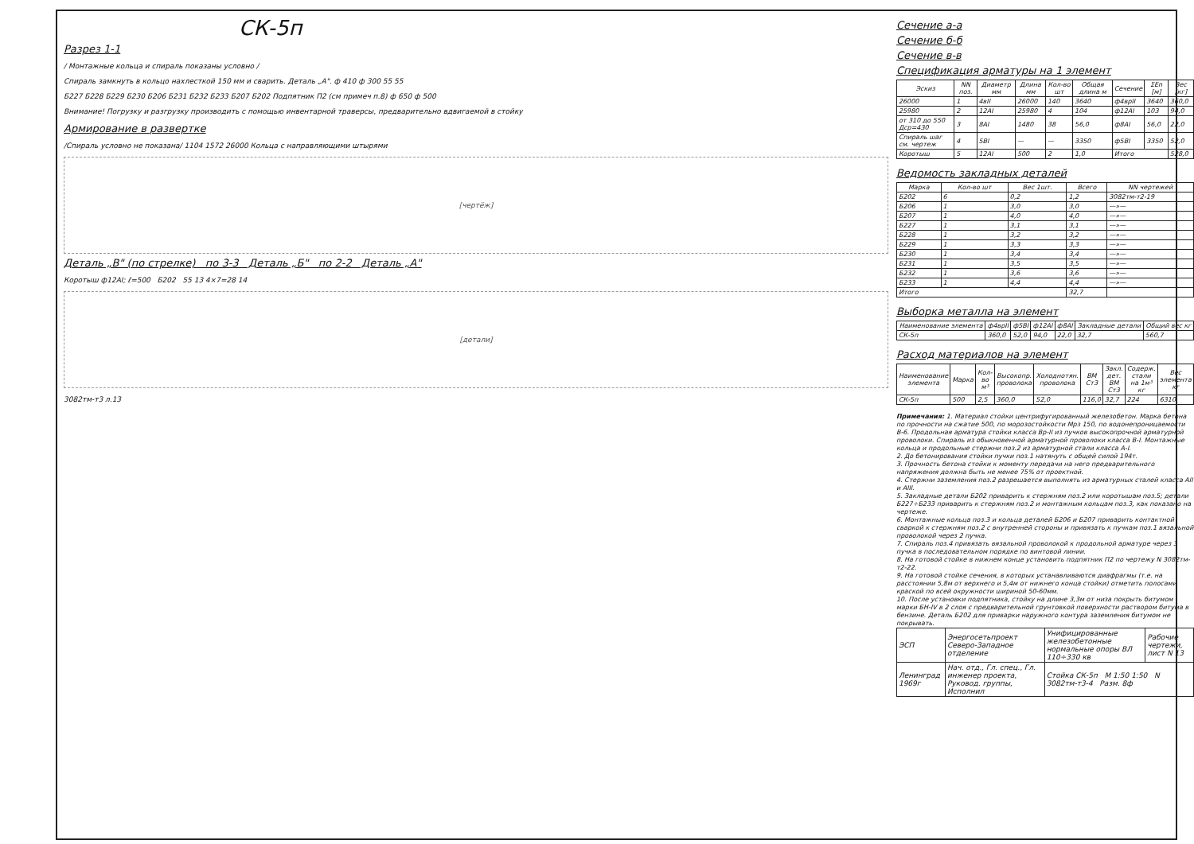СК-5п
Разрез 1-1
/ Монтажные кольца и спираль показаны условно /
Спираль замкнуть в кольцо нахлесткой 150 мм и сварить. Деталь „А". ф 410 ф 300 55 55
Б227 Б228 Б229 Б230 Б206 Б231 Б232 Б233 Б207 Б202 Подпятник П2 (см примеч п.8) ф 650 ф 500
Внимание! Погрузку и разгрузку производить с помощью инвентарной траверсы, предварительно вдвигаемой в стойку
Армирование в развертке
/Спираль условно не показана/ 1104 1572 26000 Кольца с направляющими штырями
[чертёж]
Деталь „В" (по стрелке) по 3-3 Деталь „Б" по 2-2 Деталь „А"
Коротыш ф12АI; ℓ=500 Б202 55 13 4×7=28 14
[детали]
3082тм-т3 л.13
Сечение а-а
Сечение б-б
Сечение в-в
Спецификация арматуры на 1 элемент
| Эскиз | NN поз. | Диаметр мм | Длина мм | Кол-во шт | Общая длина м | Сечение | ΣEn [м] | Вес [кг] |
| --- | --- | --- | --- | --- | --- | --- | --- | --- |
| 26000 | 1 | 4вII | 26000 | 140 | 3640 | ф4вpII | 3640 | 360,0 |
| 25980 | 2 | 12AI | 25980 | 4 | 104 | ф12AI | 103 | 94,0 |
| от 310 до 550 Дср=430 | 3 | 8AI | 1480 | 38 | 56,0 | ф8AI | 56,0 | 22,0 |
| Спираль шаг см. чертеж | 4 | 5BI | — | — | 3350 | ф5BI | 3350 | 52,0 |
| Коротыш | 5 | 12AI | 500 | 2 | 1,0 | Итого | | 528,0 |
Ведомость закладных деталей
| Марка | Кол-во шт | Вес 1шт. | Всего | NN чертежей |
| --- | --- | --- | --- | --- |
| Б202 | 6 | 0,2 | 1,2 | 3082тм-т2-19 |
| Б206 | 1 | 3,0 | 3,0 | —»— |
| Б207 | 1 | 4,0 | 4,0 | —»— |
| Б227 | 1 | 3,1 | 3,1 | —»— |
| Б228 | 1 | 3,2 | 3,2 | —»— |
| Б229 | 1 | 3,3 | 3,3 | —»— |
| Б230 | 1 | 3,4 | 3,4 | —»— |
| Б231 | 1 | 3,5 | 3,5 | —»— |
| Б232 | 1 | 3,6 | 3,6 | —»— |
| Б233 | 1 | 4,4 | 4,4 | —»— |
| Итого | | | 32,7 | |
Выборка металла на элемент
| Наименование элемента | ф4вpII | ф5BI | ф12AI | ф8AI | Закладные детали | Общий вес кг |
| --- | --- | --- | --- | --- | --- | --- |
| СК-5п | 360,0 | 52,0 | 94,0 | 22,0 | 32,7 | 560,7 |
Расход материалов на элемент
| Наименование элемента | Марка | Кол-во м³ | Высокопр. проволока | Холоднотян. проволока | ВМ Ст3 | Закл. дет. ВМ Ст3 | Содерж. стали на 1м³ кг | Вес элемента кг |
| --- | --- | --- | --- | --- | --- | --- | --- | --- |
| СК-5п | 500 | 2,5 | 360,0 | 52,0 | 116,0 | 32,7 | 224 | 6310 |
Примечания: 1. Материал стойки центрифугированный железобетон. Марка бетона по прочности на сжатие 500, по морозостойкости Мрз 150, по водонепроницаемости В-6. Продольная арматура стойки класса Вр-II из пучков высокопрочной арматурной проволоки. Спираль из обыкновенной арматурной проволоки класса В-I. Монтажные кольца и продольные стержни поз.2 из арматурной стали класса А-I.
2. До бетонирования стойки пучки поз.1 натянуть с общей силой 194т.
3. Прочность бетона стойки к моменту передачи на него предварительного напряжения должна быть не менее 75% от проектной.
4. Стержни заземления поз.2 разрешается выполнять из арматурных сталей класса АII и АIII.
5. Закладные детали Б202 приварить к стержням поз.2 или коротышам поз.5; детали Б227÷Б233 приварить к стержням поз.2 и монтажным кольцам поз.3, как показано на чертеже.
6. Монтажные кольца поз.3 и кольца деталей Б206 и Б207 приварить контактной сваркой к стержням поз.2 с внутренней стороны и привязать к пучкам поз.1 вязальной проволокой через 2 пучка.
7. Спираль поз.4 привязать вязальной проволокой к продольной арматуре через 3 пучка в последовательном порядке по винтовой линии.
8. На готовой стойке в нижнем конце установить подпятник П2 по чертежу N 3082тм-т2-22.
9. На готовой стойке сечения, в которых устанавливаются диафрагмы (т.е. на расстоянии 5,8м от верхнего и 5,4м от нижнего конца стойки) отметить полосами краской по всей окружности шириной 50-60мм.
10. После установки подпятника, стойку на длине 3,3м от низа покрыть битумом марки БН-IV в 2 слоя с предварительной грунтовкой поверхности раствором битума в бензине. Деталь Б202 для приварки наружного контура заземления битумом не покрывать.
| ЭСП | Энергосетьпроект Северо-Западное отделение | Унифицированные железобетонные нормальные опоры ВЛ 110÷330 кв | Рабочие чертежи, лист N 13 |
| Ленинград 1969г | Нач. отд., Гл. спец., Гл. инженер проекта, Руковод. группы, Исполнил | Стойка СК-5п М 1:50 1:50 N 3082тм-т3-4 Разм. 8ф | |